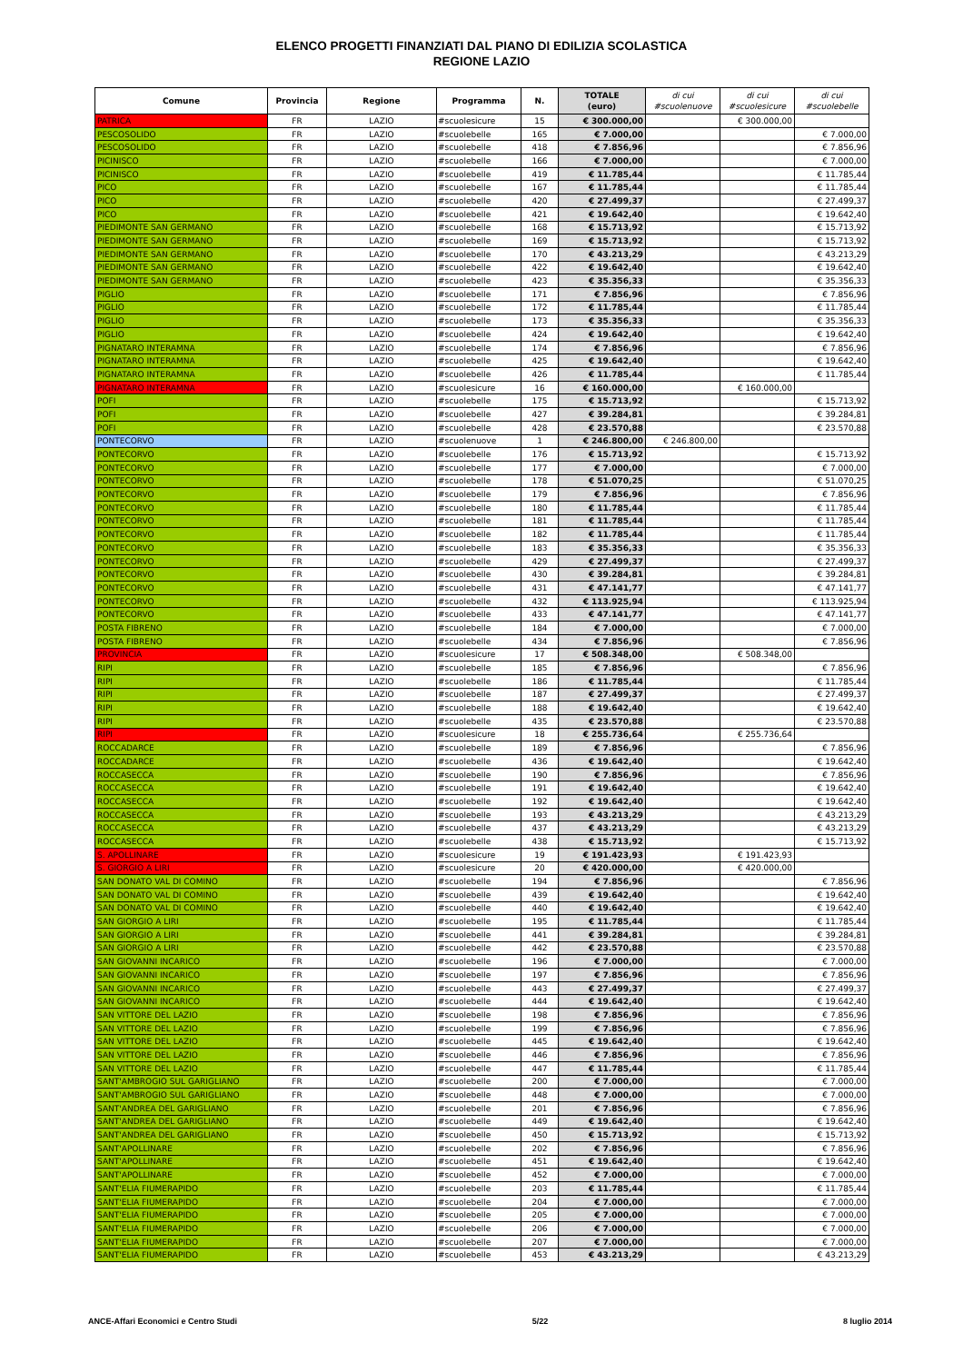ELENCO PROGETTI FINANZIATI DAL PIANO DI EDILIZIA SCOLASTICA
REGIONE LAZIO
| Comune | Provincia | Regione | Programma | N. | TOTALE (euro) | di cui #scuolenuove | di cui #scuolesicure | di cui #scuolebelle |
| --- | --- | --- | --- | --- | --- | --- | --- | --- |
| PATRICA | FR | LAZIO | #scuolesicure | 15 | € 300.000,00 | | € 300.000,00 | |
| PESCOSOLIDO | FR | LAZIO | #scuolebelle | 165 | € 7.000,00 | | | € 7.000,00 |
| PESCOSOLIDO | FR | LAZIO | #scuolebelle | 418 | € 7.856,96 | | | € 7.856,96 |
| PICINISCO | FR | LAZIO | #scuolebelle | 166 | € 7.000,00 | | | € 7.000,00 |
| PICINISCO | FR | LAZIO | #scuolebelle | 419 | € 11.785,44 | | | € 11.785,44 |
| PICO | FR | LAZIO | #scuolebelle | 167 | € 11.785,44 | | | € 11.785,44 |
| PICO | FR | LAZIO | #scuolebelle | 420 | € 27.499,37 | | | € 27.499,37 |
| PICO | FR | LAZIO | #scuolebelle | 421 | € 19.642,40 | | | € 19.642,40 |
| PIEDIMONTE SAN GERMANO | FR | LAZIO | #scuolebelle | 168 | € 15.713,92 | | | € 15.713,92 |
| PIEDIMONTE SAN GERMANO | FR | LAZIO | #scuolebelle | 169 | € 15.713,92 | | | € 15.713,92 |
| PIEDIMONTE SAN GERMANO | FR | LAZIO | #scuolebelle | 170 | € 43.213,29 | | | € 43.213,29 |
| PIEDIMONTE SAN GERMANO | FR | LAZIO | #scuolebelle | 422 | € 19.642,40 | | | € 19.642,40 |
| PIEDIMONTE SAN GERMANO | FR | LAZIO | #scuolebelle | 423 | € 35.356,33 | | | € 35.356,33 |
| PIGLIO | FR | LAZIO | #scuolebelle | 171 | € 7.856,96 | | | € 7.856,96 |
| PIGLIO | FR | LAZIO | #scuolebelle | 172 | € 11.785,44 | | | € 11.785,44 |
| PIGLIO | FR | LAZIO | #scuolebelle | 173 | € 35.356,33 | | | € 35.356,33 |
| PIGLIO | FR | LAZIO | #scuolebelle | 424 | € 19.642,40 | | | € 19.642,40 |
| PIGNATARO INTERAMNA | FR | LAZIO | #scuolebelle | 174 | € 7.856,96 | | | € 7.856,96 |
| PIGNATARO INTERAMNA | FR | LAZIO | #scuolebelle | 425 | € 19.642,40 | | | € 19.642,40 |
| PIGNATARO INTERAMNA | FR | LAZIO | #scuolebelle | 426 | € 11.785,44 | | | € 11.785,44 |
| PIGNATARO INTERAMNA | FR | LAZIO | #scuolesicure | 16 | € 160.000,00 | | € 160.000,00 | |
| POFI | FR | LAZIO | #scuolebelle | 175 | € 15.713,92 | | | € 15.713,92 |
| POFI | FR | LAZIO | #scuolebelle | 427 | € 39.284,81 | | | € 39.284,81 |
| POFI | FR | LAZIO | #scuolebelle | 428 | € 23.570,88 | | | € 23.570,88 |
| PONTECORVO | FR | LAZIO | #scuolenuove | 1 | € 246.800,00 | € 246.800,00 | | |
| PONTECORVO | FR | LAZIO | #scuolebelle | 176 | € 15.713,92 | | | € 15.713,92 |
| PONTECORVO | FR | LAZIO | #scuolebelle | 177 | € 7.000,00 | | | € 7.000,00 |
| PONTECORVO | FR | LAZIO | #scuolebelle | 178 | € 51.070,25 | | | € 51.070,25 |
| PONTECORVO | FR | LAZIO | #scuolebelle | 179 | € 7.856,96 | | | € 7.856,96 |
| PONTECORVO | FR | LAZIO | #scuolebelle | 180 | € 11.785,44 | | | € 11.785,44 |
| PONTECORVO | FR | LAZIO | #scuolebelle | 181 | € 11.785,44 | | | € 11.785,44 |
| PONTECORVO | FR | LAZIO | #scuolebelle | 182 | € 11.785,44 | | | € 11.785,44 |
| PONTECORVO | FR | LAZIO | #scuolebelle | 183 | € 35.356,33 | | | € 35.356,33 |
| PONTECORVO | FR | LAZIO | #scuolebelle | 429 | € 27.499,37 | | | € 27.499,37 |
| PONTECORVO | FR | LAZIO | #scuolebelle | 430 | € 39.284,81 | | | € 39.284,81 |
| PONTECORVO | FR | LAZIO | #scuolebelle | 431 | € 47.141,77 | | | € 47.141,77 |
| PONTECORVO | FR | LAZIO | #scuolebelle | 432 | € 113.925,94 | | | € 113.925,94 |
| PONTECORVO | FR | LAZIO | #scuolebelle | 433 | € 47.141,77 | | | € 47.141,77 |
| POSTA FIBRENO | FR | LAZIO | #scuolebelle | 184 | € 7.000,00 | | | € 7.000,00 |
| POSTA FIBRENO | FR | LAZIO | #scuolebelle | 434 | € 7.856,96 | | | € 7.856,96 |
| PROVINCIA | FR | LAZIO | #scuolesicure | 17 | € 508.348,00 | | € 508.348,00 | |
| RIPI | FR | LAZIO | #scuolebelle | 185 | € 7.856,96 | | | € 7.856,96 |
| RIPI | FR | LAZIO | #scuolebelle | 186 | € 11.785,44 | | | € 11.785,44 |
| RIPI | FR | LAZIO | #scuolebelle | 187 | € 27.499,37 | | | € 27.499,37 |
| RIPI | FR | LAZIO | #scuolebelle | 188 | € 19.642,40 | | | € 19.642,40 |
| RIPI | FR | LAZIO | #scuolebelle | 435 | € 23.570,88 | | | € 23.570,88 |
| RIPI | FR | LAZIO | #scuolesicure | 18 | € 255.736,64 | | € 255.736,64 | |
| ROCCADARCE | FR | LAZIO | #scuolebelle | 189 | € 7.856,96 | | | € 7.856,96 |
| ROCCADARCE | FR | LAZIO | #scuolebelle | 436 | € 19.642,40 | | | € 19.642,40 |
| ROCCASECCA | FR | LAZIO | #scuolebelle | 190 | € 7.856,96 | | | € 7.856,96 |
| ROCCASECCA | FR | LAZIO | #scuolebelle | 191 | € 19.642,40 | | | € 19.642,40 |
| ROCCASECCA | FR | LAZIO | #scuolebelle | 192 | € 19.642,40 | | | € 19.642,40 |
| ROCCASECCA | FR | LAZIO | #scuolebelle | 193 | € 43.213,29 | | | € 43.213,29 |
| ROCCASECCA | FR | LAZIO | #scuolebelle | 437 | € 43.213,29 | | | € 43.213,29 |
| ROCCASECCA | FR | LAZIO | #scuolebelle | 438 | € 15.713,92 | | | € 15.713,92 |
| S. APOLLINARE | FR | LAZIO | #scuolesicure | 19 | € 191.423,93 | | € 191.423,93 | |
| S. GIORGIO A LIRI | FR | LAZIO | #scuolesicure | 20 | € 420.000,00 | | € 420.000,00 | |
| SAN DONATO VAL DI COMINO | FR | LAZIO | #scuolebelle | 194 | € 7.856,96 | | | € 7.856,96 |
| SAN DONATO VAL DI COMINO | FR | LAZIO | #scuolebelle | 439 | € 19.642,40 | | | € 19.642,40 |
| SAN DONATO VAL DI COMINO | FR | LAZIO | #scuolebelle | 440 | € 19.642,40 | | | € 19.642,40 |
| SAN GIORGIO A LIRI | FR | LAZIO | #scuolebelle | 195 | € 11.785,44 | | | € 11.785,44 |
| SAN GIORGIO A LIRI | FR | LAZIO | #scuolebelle | 441 | € 39.284,81 | | | € 39.284,81 |
| SAN GIORGIO A LIRI | FR | LAZIO | #scuolebelle | 442 | € 23.570,88 | | | € 23.570,88 |
| SAN GIOVANNI INCARICO | FR | LAZIO | #scuolebelle | 196 | € 7.000,00 | | | € 7.000,00 |
| SAN GIOVANNI INCARICO | FR | LAZIO | #scuolebelle | 197 | € 7.856,96 | | | € 7.856,96 |
| SAN GIOVANNI INCARICO | FR | LAZIO | #scuolebelle | 443 | € 27.499,37 | | | € 27.499,37 |
| SAN GIOVANNI INCARICO | FR | LAZIO | #scuolebelle | 444 | € 19.642,40 | | | € 19.642,40 |
| SAN VITTORE DEL LAZIO | FR | LAZIO | #scuolebelle | 198 | € 7.856,96 | | | € 7.856,96 |
| SAN VITTORE DEL LAZIO | FR | LAZIO | #scuolebelle | 199 | € 7.856,96 | | | € 7.856,96 |
| SAN VITTORE DEL LAZIO | FR | LAZIO | #scuolebelle | 445 | € 19.642,40 | | | € 19.642,40 |
| SAN VITTORE DEL LAZIO | FR | LAZIO | #scuolebelle | 446 | € 7.856,96 | | | € 7.856,96 |
| SAN VITTORE DEL LAZIO | FR | LAZIO | #scuolebelle | 447 | € 11.785,44 | | | € 11.785,44 |
| SANT'AMBROGIO SUL GARIGLIANO | FR | LAZIO | #scuolebelle | 200 | € 7.000,00 | | | € 7.000,00 |
| SANT'AMBROGIO SUL GARIGLIANO | FR | LAZIO | #scuolebelle | 448 | € 7.000,00 | | | € 7.000,00 |
| SANT'ANDREA DEL GARIGLIANO | FR | LAZIO | #scuolebelle | 201 | € 7.856,96 | | | € 7.856,96 |
| SANT'ANDREA DEL GARIGLIANO | FR | LAZIO | #scuolebelle | 449 | € 19.642,40 | | | € 19.642,40 |
| SANT'ANDREA DEL GARIGLIANO | FR | LAZIO | #scuolebelle | 450 | € 15.713,92 | | | € 15.713,92 |
| SANT'APOLLINARE | FR | LAZIO | #scuolebelle | 202 | € 7.856,96 | | | € 7.856,96 |
| SANT'APOLLINARE | FR | LAZIO | #scuolebelle | 451 | € 19.642,40 | | | € 19.642,40 |
| SANT'APOLLINARE | FR | LAZIO | #scuolebelle | 452 | € 7.000,00 | | | € 7.000,00 |
| SANT'ELIA FIUMERAPIDO | FR | LAZIO | #scuolebelle | 203 | € 11.785,44 | | | € 11.785,44 |
| SANT'ELIA FIUMERAPIDO | FR | LAZIO | #scuolebelle | 204 | € 7.000,00 | | | € 7.000,00 |
| SANT'ELIA FIUMERAPIDO | FR | LAZIO | #scuolebelle | 205 | € 7.000,00 | | | € 7.000,00 |
| SANT'ELIA FIUMERAPIDO | FR | LAZIO | #scuolebelle | 206 | € 7.000,00 | | | € 7.000,00 |
| SANT'ELIA FIUMERAPIDO | FR | LAZIO | #scuolebelle | 207 | € 7.000,00 | | | € 7.000,00 |
| SANT'ELIA FIUMERAPIDO | FR | LAZIO | #scuolebelle | 453 | € 43.213,29 | | | € 43.213,29 |
ANCE-Affari Economici e Centro Studi 5/22 8 luglio 2014